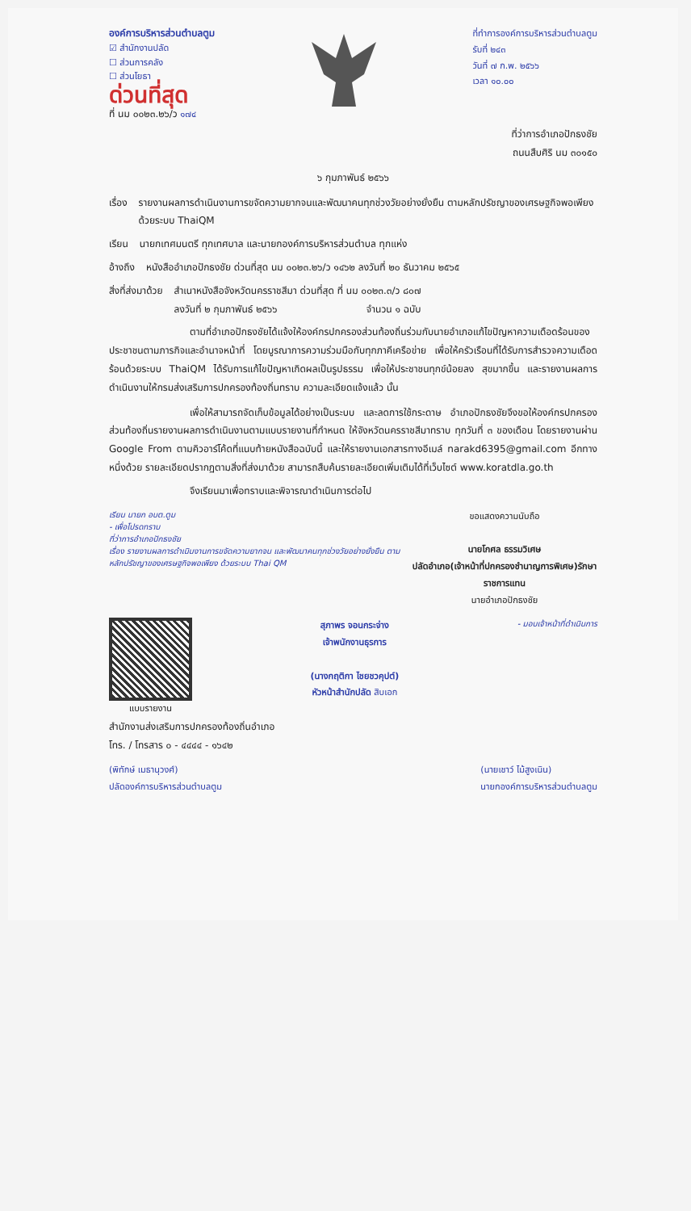องค์การบริหารส่วนตำบลตูม
☑ สำนักงานปลัด
☐ ส่วนการคลัง
☐ ส่วนโยธา
ด่วนที่สุด
ที่ นม ๐๐๒๓.๒๖/ว ๑๗๔
ที่ทำการองค์การบริหารส่วนตำบลตูม
รับที่ ๒๔๓
วันที่ ๗ ก.พ. ๒๕๖๖
เวลา ๑๐.๐๐
ที่ว่าการอำเภอปักธงชัย
ถนนสืบศิริ นม ๓๐๑๕๐
๖ กุมภาพันธ์ ๒๕๖๖
เรื่อง รายงานผลการดำเนินงานการขจัดความยากจนและพัฒนาคนทุกช่วงวัยอย่างยั่งยืน ตามหลักปรัชญาของเศรษฐกิจพอเพียง ด้วยระบบ ThaiQM
เรียน นายกเทศมนตรี ทุกเทศบาล และนายกองค์การบริหารส่วนตำบล ทุกแห่ง
อ้างถึง หนังสืออำเภอปักธงชัย ด่วนที่สุด นม ๐๐๒๓.๒๖/ว ๑๔๖๒ ลงวันที่ ๒๐ ธันวาคม ๒๕๖๕
สิ่งที่ส่งมาด้วย สำเนาหนังสือจังหวัดนครราชสีมา ด่วนที่สุด ที่ นม ๐๐๒๓.๓/ว ๘๐๗
ลงวันที่ ๒ กุมภาพันธ์ ๒๕๖๖ จำนวน ๑ ฉบับ
ตามที่อำเภอปักธงชัยได้แจ้งให้องค์กรปกครองส่วนท้องถิ่นร่วมกับนายอำเภอแก้ไขปัญหาความเดือดร้อนของประชาชนตามภารกิจและอำนาจหน้าที่ โดยบูรณาการความร่วมมือกับทุกภาคีเครือข่าย เพื่อให้ครัวเรือนที่ได้รับการสำรวจความเดือดร้อนด้วยระบบ ThaiQM ได้รับการแก้ไขปัญหาเกิดผลเป็นรูปธรรม เพื่อให้ประชาชนทุกข์น้อยลง สุขมากขึ้น และรายงานผลการดำเนินงานให้กรมส่งเสริมการปกครองท้องถิ่นทราบ ความละเอียดแจ้งแล้ว นั้น
เพื่อให้สามารถจัดเก็บข้อมูลได้อย่างเป็นระบบ และลดการใช้กระดาษ อำเภอปักธงชัยจึงขอให้องค์กรปกครองส่วนท้องถิ่นรายงานผลการดำเนินงานตามแบบรายงานที่กำหนด ให้จังหวัดนครราชสีมาทราบ ทุกวันที่ ๓ ของเดือน โดยรายงานผ่าน Google From ตามคิวอาร์โค้ดที่แนบท้ายหนังสือฉบับนี้ และให้รายงานเอกสารทางอีเมล์ narakd6395@gmail.com อีกทางหนึ่งด้วย รายละเอียดปรากฏตามสิ่งที่ส่งมาด้วย สามารถสืบค้นรายละเอียดเพิ่มเติมได้ที่เว็บไซต์ www.koratdla.go.th
จึงเรียนมาเพื่อทราบและพิจารณาดำเนินการต่อไป
เรียน นายก อบต.ตูม
- เพื่อโปรดทราบ
ที่ว่าการอำเภอปักธงชัย
เรื่อง รายงานผลการดำเนินงานการขจัดความยากจน และพัฒนาคนทุกช่วงวัยอย่างยั่งยืน ตามหลักปรัชญาของเศรษฐกิจพอเพียง ด้วยระบบ Thai QM
ขอแสดงความนับถือ
นายโกศล ธรรมวิเศษ
ปลัดอำเภอ(เจ้าหน้าที่ปกครองชำนาญการพิเศษ)รักษาราชการแทน
นายอำเภอปักธงชัย
แบบรายงาน สุภาพร จอนกระจ่าง
เจ้าพนักงานธุรการ
(นางกฤติกา ไชยชวคุปต์)
หัวหน้าสำนักปลัด สิบเอก
- มอบเจ้าหน้าที่ดำเนินการ
สำนักงานส่งเสริมการปกครองท้องถิ่นอำเภอ
โทร. / โทรสาร ๐ - ๔๔๔๔ - ๑๖๔๒
(พิทักษ์ เมธานุวงศ์)
ปลัดองค์การบริหารส่วนตำบลตูม (นายเชาว์ ไม้สูงเนิน)
นายกองค์การบริหารส่วนตำบลตูม